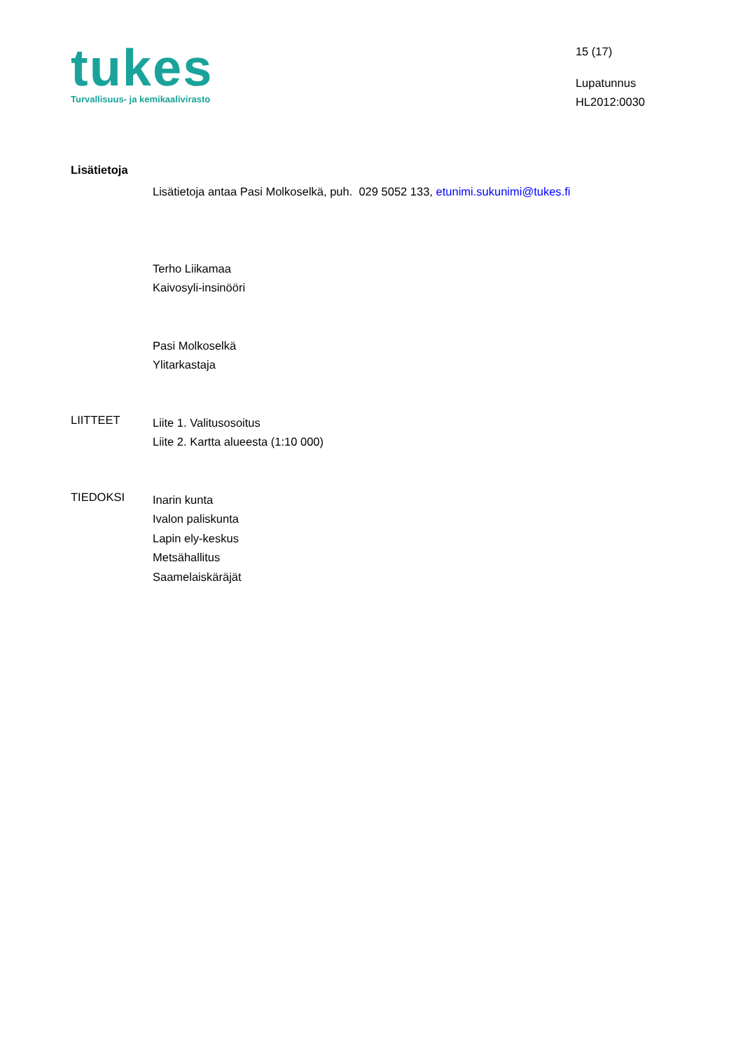tukes
Turvallisuus- ja kemikaalivirasto
15 (17)
Lupatunnus
HL2012:0030
Lisätietoja
Lisätietoja antaa Pasi Molkoselkä, puh. 029 5052 133, etunimi.sukunimi@tukes.fi
Terho Liikamaa
Kaivosyli-insinööri
Pasi Molkoselkä
Ylitarkastaja
LIITTEET
Liite 1. Valitusosoitus
Liite 2. Kartta alueesta (1:10 000)
TIEDOKSI
Inarin kunta
Ivalon paliskunta
Lapin ely-keskus
Metsähallitus
Saamelaiskäräjät